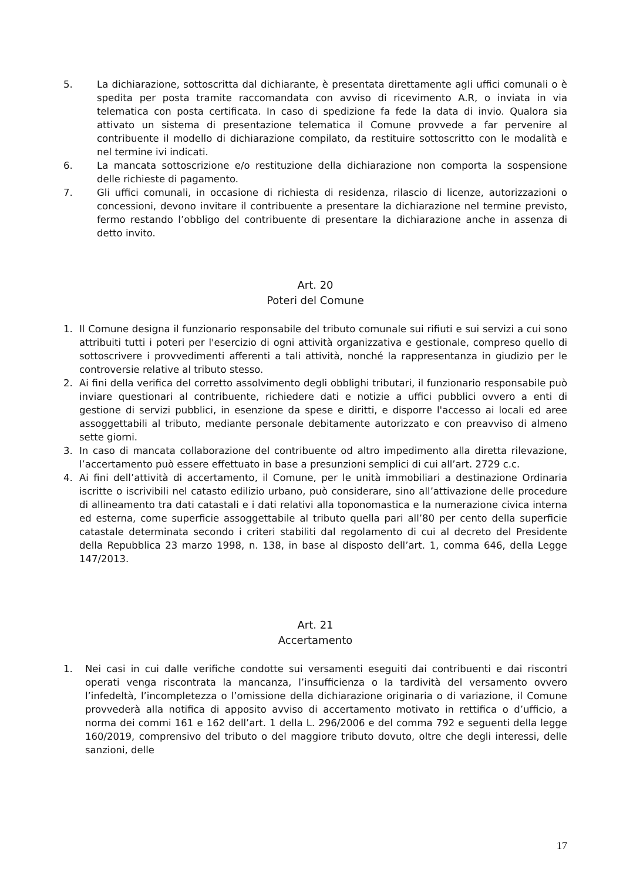5. La dichiarazione, sottoscritta dal dichiarante, è presentata direttamente agli uffici comunali o è spedita per posta tramite raccomandata con avviso di ricevimento A.R, o inviata in via telematica con posta certificata. In caso di spedizione fa fede la data di invio. Qualora sia attivato un sistema di presentazione telematica il Comune provvede a far pervenire al contribuente il modello di dichiarazione compilato, da restituire sottoscritto con le modalità e nel termine ivi indicati.
6. La mancata sottoscrizione e/o restituzione della dichiarazione non comporta la sospensione delle richieste di pagamento.
7. Gli uffici comunali, in occasione di richiesta di residenza, rilascio di licenze, autorizzazioni o concessioni, devono invitare il contribuente a presentare la dichiarazione nel termine previsto, fermo restando l’obbligo del contribuente di presentare la dichiarazione anche in assenza di detto invito.
Art. 20
Poteri del Comune
1. Il Comune designa il funzionario responsabile del tributo comunale sui rifiuti e sui servizi a cui sono attribuiti tutti i poteri per l'esercizio di ogni attività organizzativa e gestionale, compreso quello di sottoscrivere i provvedimenti afferenti a tali attività, nonché la rappresentanza in giudizio per le controversie relative al tributo stesso.
2. Ai fini della verifica del corretto assolvimento degli obblighi tributari, il funzionario responsabile può inviare questionari al contribuente, richiedere dati e notizie a uffici pubblici ovvero a enti di gestione di servizi pubblici, in esenzione da spese e diritti, e disporre l'accesso ai locali ed aree assoggettabili al tributo, mediante personale debitamente autorizzato e con preavviso di almeno sette giorni.
3. In caso di mancata collaborazione del contribuente od altro impedimento alla diretta rilevazione, l’accertamento può essere effettuato in base a presunzioni semplici di cui all’art. 2729 c.c.
4. Ai fini dell’attività di accertamento, il Comune, per le unità immobiliari a destinazione Ordinaria iscritte o iscrivibili nel catasto edilizio urbano, può considerare, sino all’attivazione delle procedure di allineamento tra dati catastali e i dati relativi alla toponomastica e la numerazione civica interna ed esterna, come superficie assoggettabile al tributo quella pari all’80 per cento della superficie catastale determinata secondo i criteri stabiliti dal regolamento di cui al decreto del Presidente della Repubblica 23 marzo 1998, n. 138, in base al disposto dell’art. 1, comma 646, della Legge 147/2013.
Art. 21
Accertamento
1. Nei casi in cui dalle verifiche condotte sui versamenti eseguiti dai contribuenti e dai riscontri operati venga riscontrata la mancanza, l’insufficienza o la tardività del versamento ovvero l’infedeltà, l’incompletezza o l’omissione della dichiarazione originaria o di variazione, il Comune provvederà alla notifica di apposito avviso di accertamento motivato in rettifica o d’ufficio, a norma dei commi 161 e 162 dell’art. 1 della L. 296/2006 e del comma 792 e seguenti della legge 160/2019, comprensivo del tributo o del maggiore tributo dovuto, oltre che degli interessi, delle sanzioni, delle
17